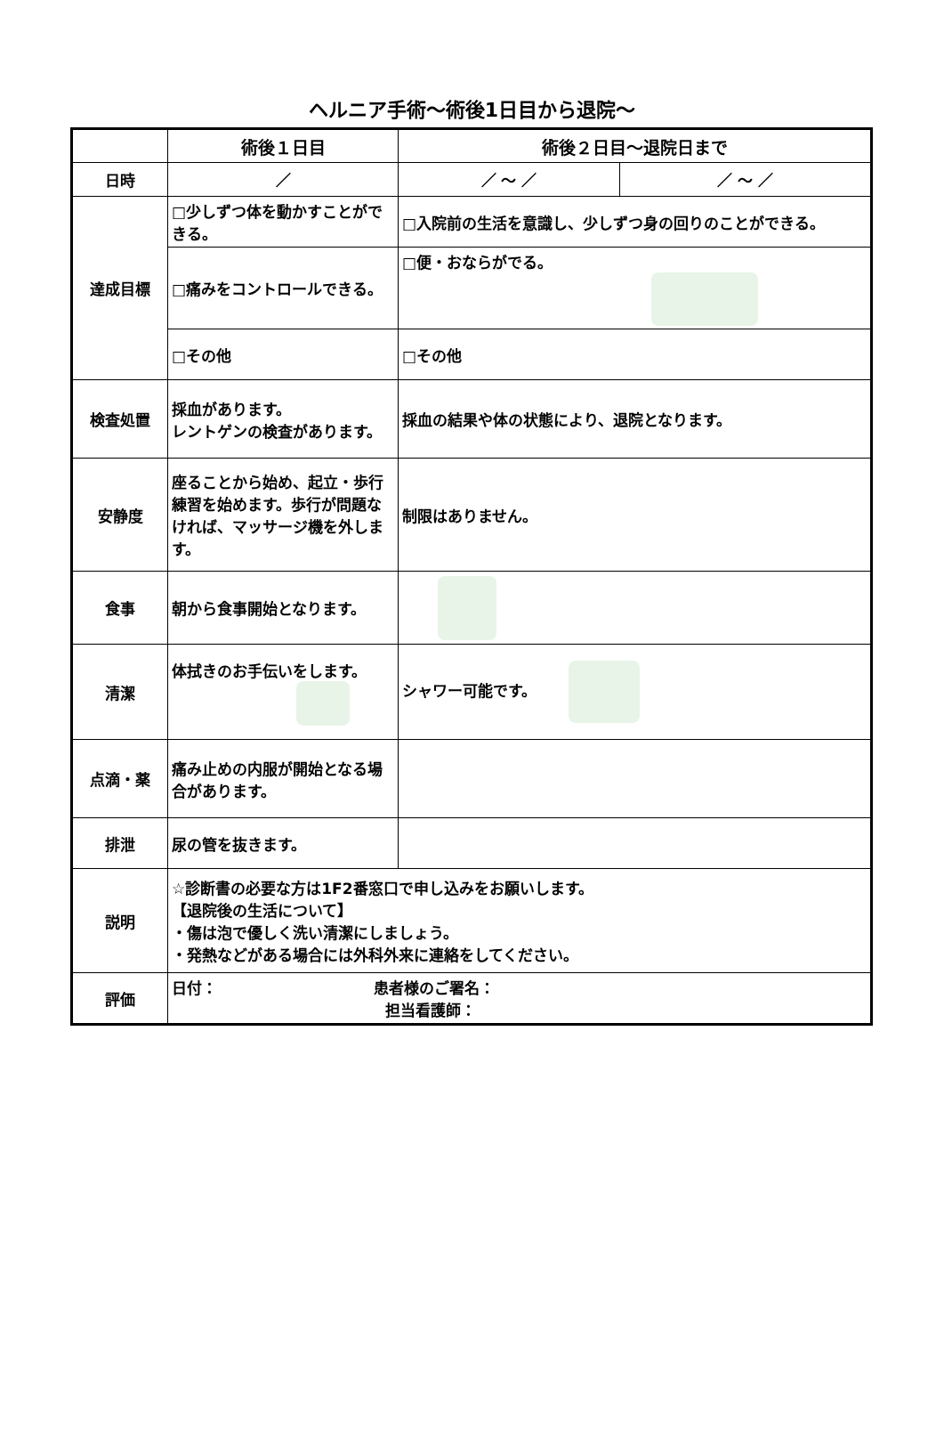ヘルニア手術～術後1日目から退院～
| | 術後１日目 | 術後２日目～退院日まで | |
| --- | --- | --- | --- |
| 日時 | ／ | ／ ～ ／ | ／ ～ ／ |
| 達成目標 | □少しずつ体を動かすことができる。 | □入院前の生活を意識し、少しずつ身の回りのことができる。 | |
| | □痛みをコントロールできる。 | □便・おならがでる。 | |
| | □その他 | □その他 | |
| 検査処置 | 採血があります。 レントゲンの検査があります。 | 採血の結果や体の状態により、退院となります。 | |
| 安静度 | 座ることから始め、起立・歩行練習を始めます。歩行が問題なければ、マッサージ機を外します。 | 制限はありません。 | |
| 食事 | 朝から食事開始となります。 | | |
| 清潔 | 体拭きのお手伝いをします。 | シャワー可能です。 | |
| 点滴・薬 | 痛み止めの内服が開始となる場合があります。 | | |
| 排泄 | 尿の管を抜きます。 | | |
| 説明 | ☆診断書の必要な方は1F2番窓口で申し込みをお願いします。 【退院後の生活について】 ・傷は泡で優しく洗い清潔にしましょう。 ・発熱などがある場合には外科外来に連絡をしてください。 | | |
| 評価 | 日付： 患者様のご署名： 担当看護師： | | |